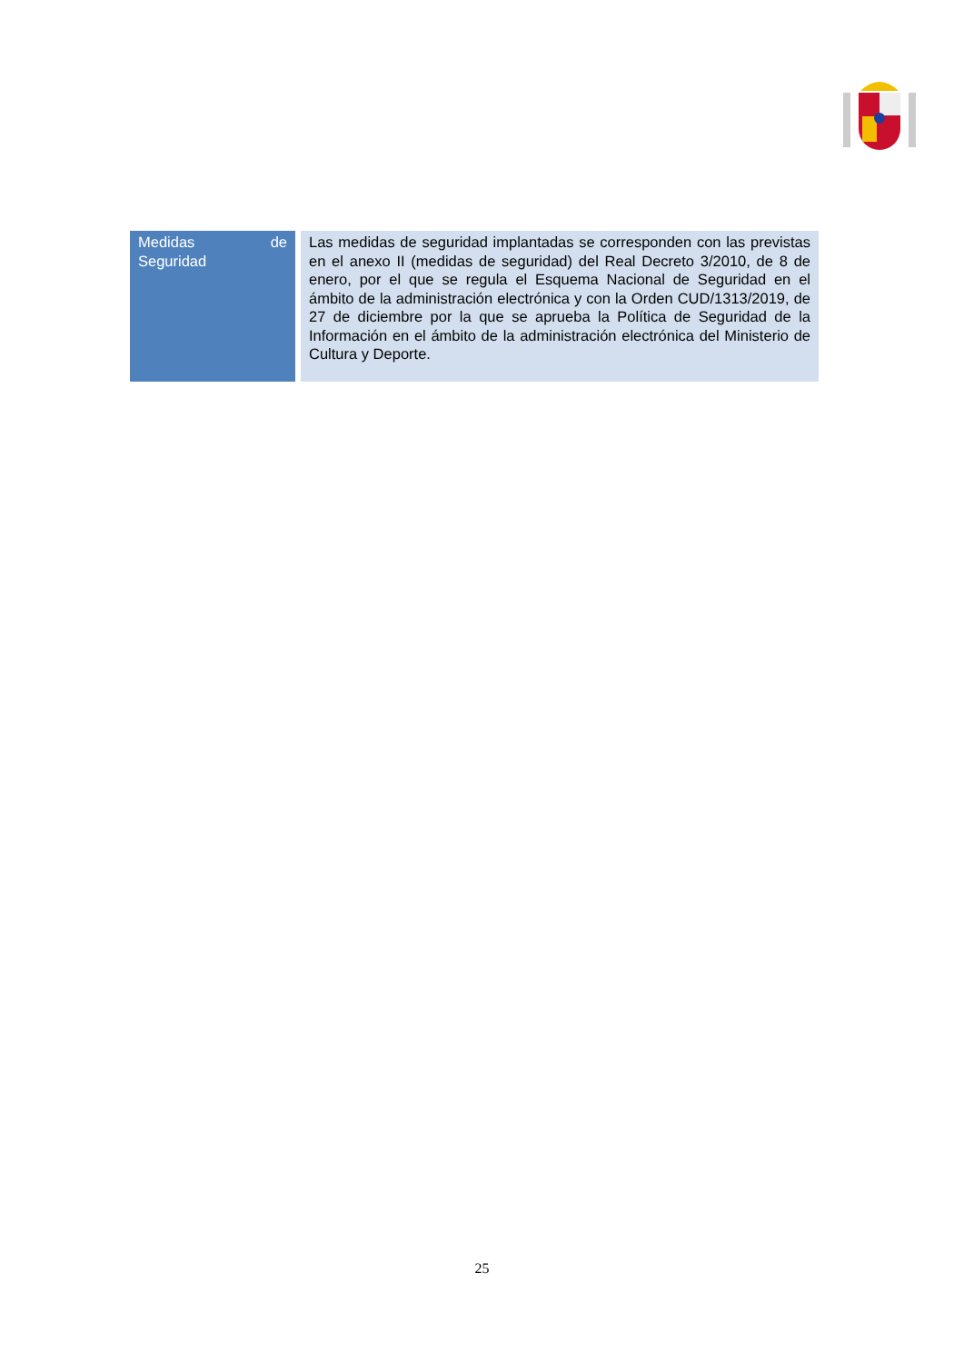| Medidas de Seguridad | Las medidas de seguridad implantadas se corresponden con las previstas en el anexo II (medidas de seguridad) del Real Decreto 3/2010, de 8 de enero, por el que se regula el Esquema Nacional de Seguridad en el ámbito de la administración electrónica y con la Orden CUD/1313/2019, de 27 de diciembre por la que se aprueba la Política de Seguridad de la Información en el ámbito de la administración electrónica del Ministerio de Cultura y Deporte. |
25